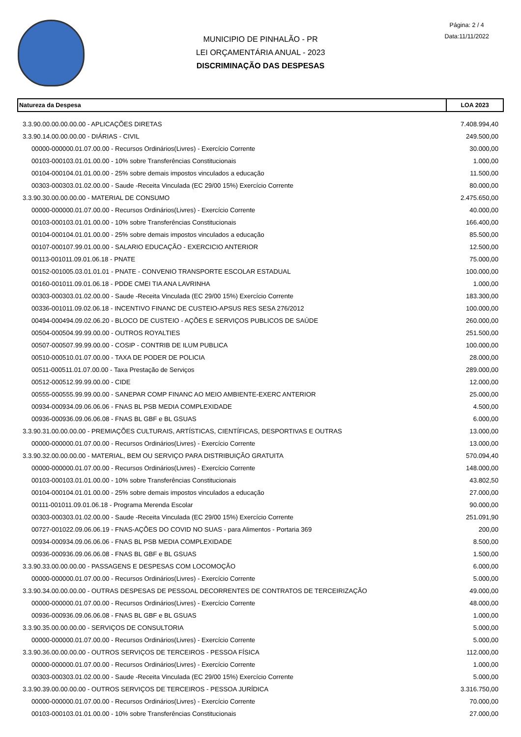MUNICIPIO DE PINHALÃO - PR
LEI ORÇAMENTÁRIA ANUAL - 2023
DISCRIMINAÇÃO DAS DESPESAS
Página: 2 / 4
Data:11/11/2022
| Natureza da Despesa | LOA 2023 |
| --- | --- |
| 3.3.90.00.00.00.00.00 - APLICAÇÕES DIRETAS | 7.408.994,40 |
| 3.3.90.14.00.00.00.00 - DIÁRIAS - CIVIL | 249.500,00 |
| 00000-000000.01.07.00.00 - Recursos Ordinários(Livres) - Exercício Corrente | 30.000,00 |
| 00103-000103.01.01.00.00 - 10% sobre Transferências Constitucionais | 1.000,00 |
| 00104-000104.01.01.00.00 - 25% sobre demais impostos vinculados a educação | 11.500,00 |
| 00303-000303.01.02.00.00 - Saude -Receita Vinculada (EC 29/00 15%) Exercício Corrente | 80.000,00 |
| 3.3.90.30.00.00.00.00 - MATERIAL DE CONSUMO | 2.475.650,00 |
| 00000-000000.01.07.00.00 - Recursos Ordinários(Livres) - Exercício Corrente | 40.000,00 |
| 00103-000103.01.01.00.00 - 10% sobre Transferências Constitucionais | 166.400,00 |
| 00104-000104.01.01.00.00 - 25% sobre demais impostos vinculados a educação | 85.500,00 |
| 00107-000107.99.01.00.00 - SALARIO EDUCAÇÃO - EXERCICIO ANTERIOR | 12.500,00 |
| 00113-001011.09.01.06.18 - PNATE | 75.000,00 |
| 00152-001005.03.01.01.01 - PNATE - CONVENIO TRANSPORTE ESCOLAR ESTADUAL | 100.000,00 |
| 00160-001011.09.01.06.18 - PDDE CMEI TIA ANA LAVRINHA | 1.000,00 |
| 00303-000303.01.02.00.00 - Saude -Receita Vinculada (EC 29/00 15%) Exercício Corrente | 183.300,00 |
| 00336-001011.09.02.06.18 - INCENTIVO FINANC DE CUSTEIO-APSUS RES SESA 276/2012 | 100.000,00 |
| 00494-000494.09.02.06.20 - BLOCO DE CUSTEIO - AÇÕES E SERVIÇOS PUBLICOS DE SAÚDE | 260.000,00 |
| 00504-000504.99.99.00.00 - OUTROS ROYALTIES | 251.500,00 |
| 00507-000507.99.99.00.00 - COSIP - CONTRIB DE ILUM PUBLICA | 100.000,00 |
| 00510-000510.01.07.00.00 - TAXA DE PODER DE POLICIA | 28.000,00 |
| 00511-000511.01.07.00.00 - Taxa Prestação de Serviços | 289.000,00 |
| 00512-000512.99.99.00.00 - CIDE | 12.000,00 |
| 00555-000555.99.99.00.00 - SANEPAR COMP FINANC AO MEIO AMBIENTE-EXERC ANTERIOR | 25.000,00 |
| 00934-000934.09.06.06.06 - FNAS BL PSB MEDIA COMPLEXIDADE | 4.500,00 |
| 00936-000936.09.06.06.08 - FNAS BL GBF e BL GSUAS | 6.000,00 |
| 3.3.90.31.00.00.00.00 - PREMIAÇÕES CULTURAIS, ARTÍSTICAS, CIENTÍFICAS, DESPORTIVAS E OUTRAS | 13.000,00 |
| 00000-000000.01.07.00.00 - Recursos Ordinários(Livres) - Exercício Corrente | 13.000,00 |
| 3.3.90.32.00.00.00.00 - MATERIAL, BEM OU SERVIÇO PARA DISTRIBUIÇÃO GRATUITA | 570.094,40 |
| 00000-000000.01.07.00.00 - Recursos Ordinários(Livres) - Exercício Corrente | 148.000,00 |
| 00103-000103.01.01.00.00 - 10% sobre Transferências Constitucionais | 43.802,50 |
| 00104-000104.01.01.00.00 - 25% sobre demais impostos vinculados a educação | 27.000,00 |
| 00111-001011.09.01.06.18 - Programa Merenda Escolar | 90.000,00 |
| 00303-000303.01.02.00.00 - Saude -Receita Vinculada (EC 29/00 15%) Exercício Corrente | 251.091,90 |
| 00727-001022.09.06.06.19 - FNAS-AÇÕES DO COVID NO SUAS - para Alimentos - Portaria 369 | 200,00 |
| 00934-000934.09.06.06.06 - FNAS BL PSB MEDIA COMPLEXIDADE | 8.500,00 |
| 00936-000936.09.06.06.08 - FNAS BL GBF e BL GSUAS | 1.500,00 |
| 3.3.90.33.00.00.00.00 - PASSAGENS E DESPESAS COM LOCOMOÇÃO | 6.000,00 |
| 00000-000000.01.07.00.00 - Recursos Ordinários(Livres) - Exercício Corrente | 5.000,00 |
| 3.3.90.34.00.00.00.00 - OUTRAS DESPESAS DE PESSOAL DECORRENTES DE CONTRATOS DE TERCEIRIZAÇÃO | 49.000,00 |
| 00000-000000.01.07.00.00 - Recursos Ordinários(Livres) - Exercício Corrente | 48.000,00 |
| 00936-000936.09.06.06.08 - FNAS BL GBF e BL GSUAS | 1.000,00 |
| 3.3.90.35.00.00.00.00 - SERVIÇOS DE CONSULTORIA | 5.000,00 |
| 00000-000000.01.07.00.00 - Recursos Ordinários(Livres) - Exercício Corrente | 5.000,00 |
| 3.3.90.36.00.00.00.00 - OUTROS SERVIÇOS DE TERCEIROS - PESSOA FÍSICA | 112.000,00 |
| 00000-000000.01.07.00.00 - Recursos Ordinários(Livres) - Exercício Corrente | 1.000,00 |
| 00303-000303.01.02.00.00 - Saude -Receita Vinculada (EC 29/00 15%) Exercício Corrente | 5.000,00 |
| 3.3.90.39.00.00.00.00 - OUTROS SERVIÇOS DE TERCEIROS - PESSOA JURÍDICA | 3.316.750,00 |
| 00000-000000.01.07.00.00 - Recursos Ordinários(Livres) - Exercício Corrente | 70.000,00 |
| 00103-000103.01.01.00.00 - 10% sobre Transferências Constitucionais | 27.000,00 |